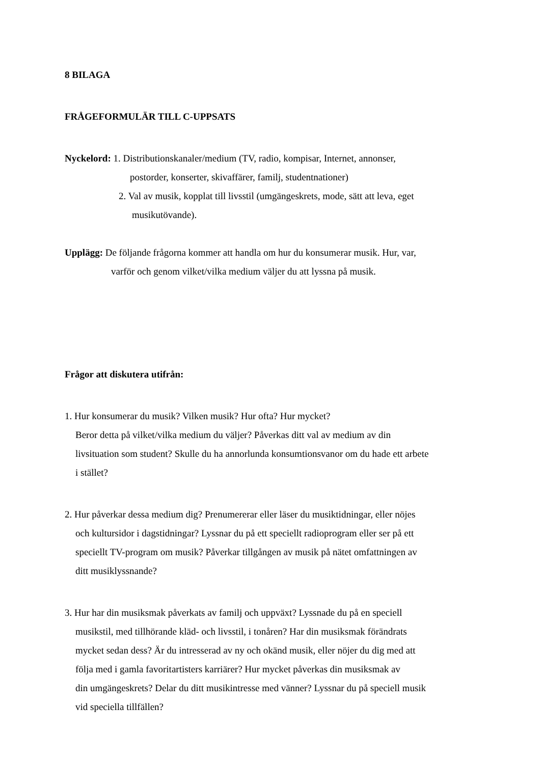8 BILAGA
FRÅGEFORMULÄR TILL C-UPPSATS
Nyckelord: 1. Distributionskanaler/medium (TV, radio, kompisar, Internet, annonser,
postorder, konserter, skivaffärer, familj, studentnationer)
2. Val av musik, kopplat till livsstil (umgängeskrets, mode, sätt att leva, eget
musikutövande).
Upplägg: De följande frågorna kommer att handla om hur du konsumerar musik. Hur, var,
varför och genom vilket/vilka medium väljer du att lyssna på musik.
Frågor att diskutera utifrån:
1. Hur konsumerar du musik? Vilken musik? Hur ofta? Hur mycket?
Beror detta på vilket/vilka medium du väljer? Påverkas ditt val av medium av din
livsituation som student? Skulle du ha annorlunda konsumtionsvanor om du hade ett arbete
i stället?
2. Hur påverkar dessa medium dig? Prenumererar eller läser du musiktidningar, eller nöjes
och kultursidor i dagstidningar? Lyssnar du på ett speciellt radioprogram eller ser på ett
speciellt TV-program om musik? Påverkar tillgången av musik på nätet omfattningen av
ditt musiklyssnande?
3. Hur har din musiksmak påverkats av familj och uppväxt? Lyssnade du på en speciell
musikstil, med tillhörande kläd- och livsstil, i tonåren? Har din musiksmak förändrats
mycket sedan dess? Är du intresserad av ny och okänd musik, eller nöjer du dig med att
följa med i gamla favoritartisters karriärer? Hur mycket påverkas din musiksmak av
din umgängeskrets? Delar du ditt musikintresse med vänner? Lyssnar du på speciell musik
vid speciella tillfällen?